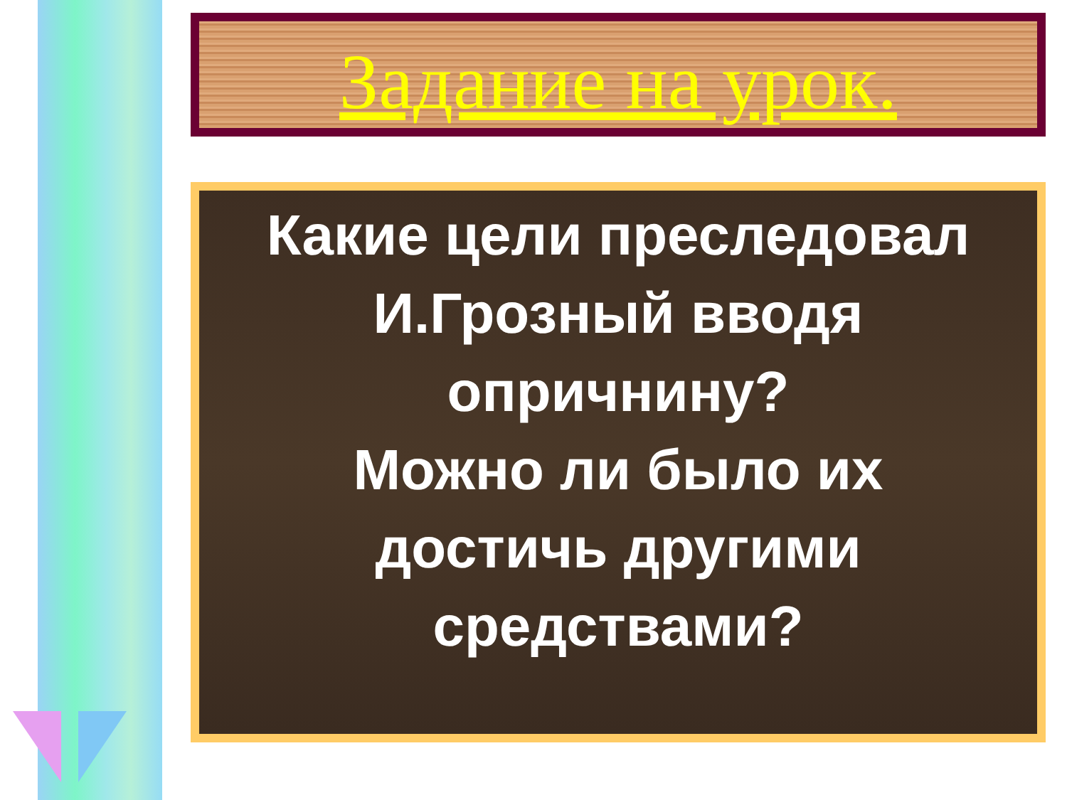Задание на урок.
Какие цели преследовал
И.Грозный вводя
опричнину?
Можно ли было их
достичь другими
средствами?